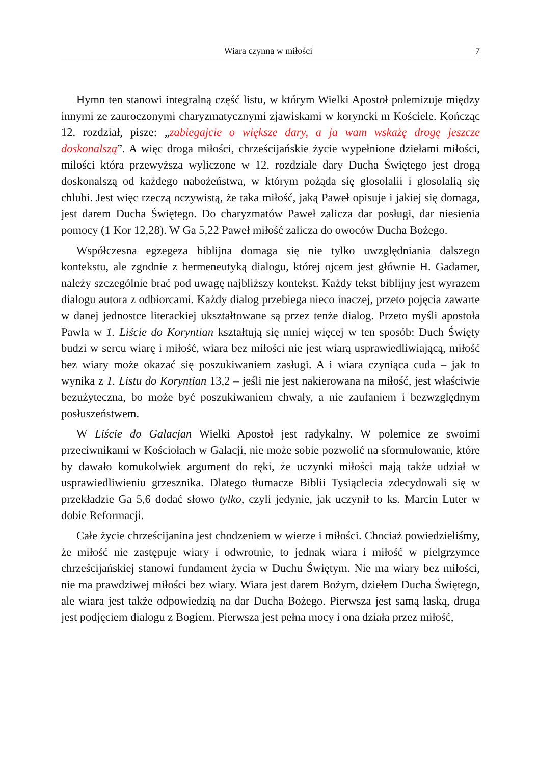Wiara czynna w miłości 7
Hymn ten stanowi integralną część listu, w którym Wielki Apostoł polemizuje między innymi ze zauroczonymi charyzmatycznymi zjawiskami w koryncki m Kościele. Kończąc 12. rozdział, pisze: „zabiegajcie o większe dary, a ja wam wskażę drogę jeszcze doskonalszą”. A więc droga miłości, chrześcijańskie życie wypełnione dziełami miłości, miłości która przewyższa wyliczone w 12. rozdziale dary Ducha Świętego jest drogą doskonalszą od każdego nabożeństwa, w którym pożąda się glosolalii i glosolalią się chlubi. Jest więc rzeczą oczywistą, że taka miłość, jaką Paweł opisuje i jakiej się domaga, jest darem Ducha Świętego. Do charyzmatów Paweł zalicza dar posługi, dar niesienia pomocy (1 Kor 12,28). W Ga 5,22 Paweł miłość zalicza do owoców Ducha Bożego.
Współczesna egzegeza biblijna domaga się nie tylko uwzględniania dalszego kontekstu, ale zgodnie z hermeneutyką dialogu, której ojcem jest głównie H. Gadamer, należy szczególnie brać pod uwagę najbliższy kontekst. Każdy tekst biblijny jest wyrazem dialogu autora z odbiorcami. Każdy dialog przebiega nieco inaczej, przeto pojęcia zawarte w danej jednostce literackiej ukształtowane są przez tenże dialog. Przeto myśli apostoła Pawła w 1. Liście do Koryntian kształtują się mniej więcej w ten sposób: Duch Święty budzi w sercu wiarę i miłość, wiara bez miłości nie jest wiarą usprawiedliwiającą, miłość bez wiary może okazać się poszukiwaniem zasługi. A i wiara czyniąca cuda – jak to wynika z 1. Listu do Koryntian 13,2 – jeśli nie jest nakierowana na miłość, jest właściwie bezużyteczna, bo może być poszukiwaniem chwały, a nie zaufaniem i bezwzględnym posłuszeństwem.
W Liście do Galacjan Wielki Apostoł jest radykalny. W polemice ze swoimi przeciwnikami w Kościołach w Galacji, nie może sobie pozwolić na sformułowanie, które by dawało komukolwiek argument do ręki, że uczynki miłości mają także udział w usprawiedliwieniu grzesznika. Dlatego tłumacze Biblii Tysiąclecia zdecydowali się w przekładzie Ga 5,6 dodać słowo tylko, czyli jedynie, jak uczynił to ks. Marcin Luter w dobie Reformacji.
Całe życie chrześcijanina jest chodzeniem w wierze i miłości. Chociaż powiedzieliśmy, że miłość nie zastępuje wiary i odwrotnie, to jednak wiara i miłość w pielgrzymce chrześcijańskiej stanowi fundament życia w Duchu Świętym. Nie ma wiary bez miłości, nie ma prawdziwej miłości bez wiary. Wiara jest darem Bożym, dziełem Ducha Świętego, ale wiara jest także odpowiedzią na dar Ducha Bożego. Pierwsza jest samą łaską, druga jest podjęciem dialogu z Bogiem. Pierwsza jest pełna mocy i ona działa przez miłość,